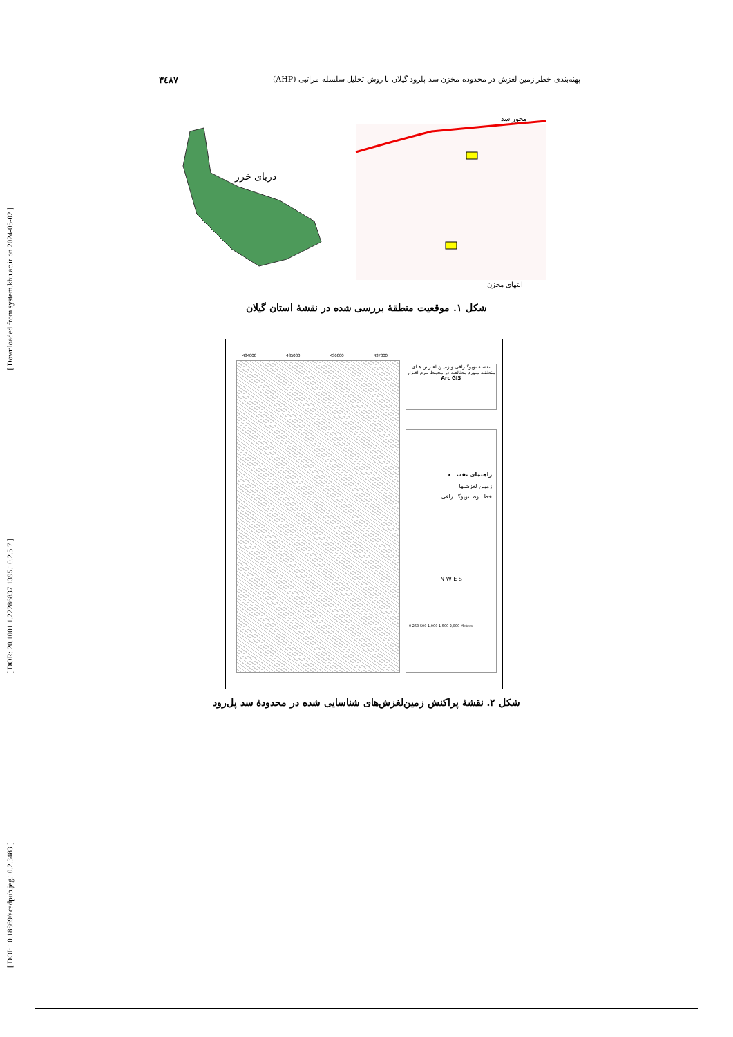[ Downloaded from system.khu.ac.ir on 2024-05-02 ]
[ DOR: 20.1001.1.22286837.1395.10.2.5.7 ]
[ DOI: 10.18869/acadpub.jeg.10.2.3483 ]
۳٤۸۷ پهنه‌بندی خطر زمین لغزش در محدوده مخزن سد پلرود گیلان با روش تحلیل سلسله مراتبی (AHP)
دریای خزر
محور سد
انتهای مخزن
شکل ۱. موقعیت منطقهٔ بررسی شده در نقشهٔ استان گیلان
434000 435000 436000 437000
نقشـه توپوگـرافی و زمیـن لغـزش هـای منطقـه مـورد مطالعـه در محیـط نـرم افـزار
Arc GIS
راهنمای نقشـــه
زمیـن لغزشـها
خطـــوط توپوگـــرافی
N W E S
0 250 500 1,000 1,500 2,000 Meters
شکل ۲. نقشهٔ پراکنش زمین‌لغزش‌های شناسایی شده در محدودهٔ سد پل‌رود